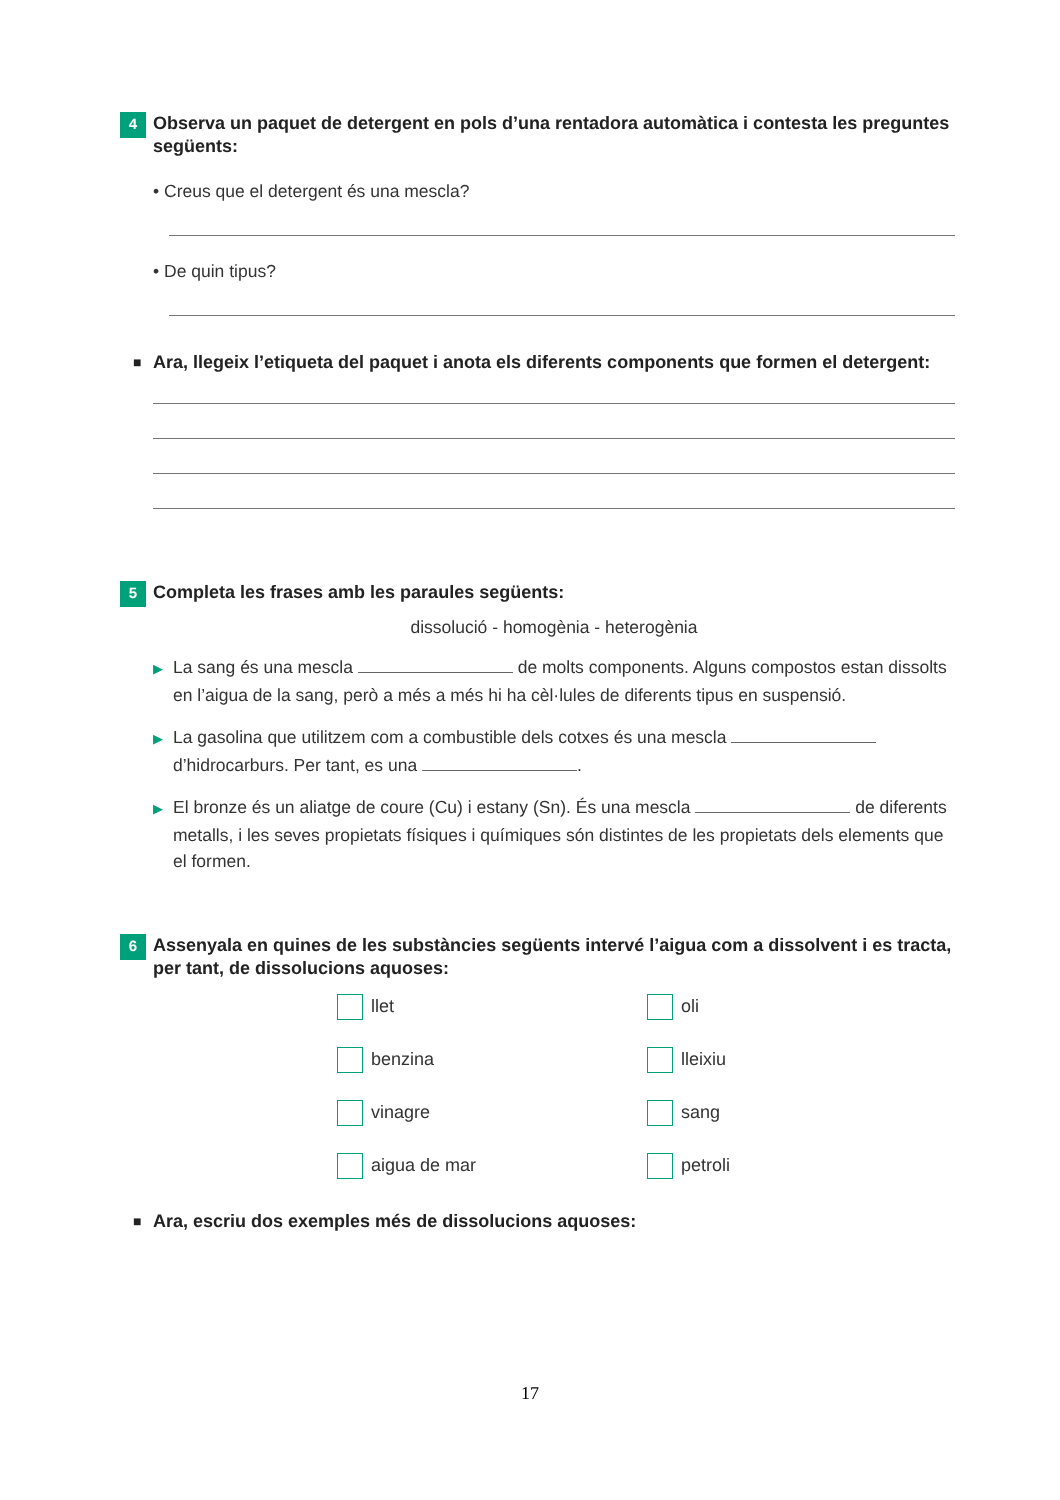4
Observa un paquet de detergent en pols d’una rentadora automàtica i contesta les preguntes següents:
• Creus que el detergent és una mescla?
• De quin tipus?
■ Ara, llegeix l’etiqueta del paquet i anota els diferents components que formen el detergent:
5
Completa les frases amb les paraules següents:
dissolució - homogènia - heterogènia
▶ La sang és una mescla de molts components. Alguns compostos estan dissolts en l’aigua de la sang, però a més a més hi ha cèl·lules de diferents tipus en suspensió.
▶ La gasolina que utilitzem com a combustible dels cotxes és una mescla d’hidrocarburs. Per tant, es una .
▶ El bronze és un aliatge de coure (Cu) i estany (Sn). És una mescla de diferents metalls, i les seves propietats físiques i químiques són distintes de les propietats dels elements que el formen.
6
Assenyala en quines de les substàncies següents intervé l’aigua com a dissolvent i es tracta, per tant, de dissolucions aquoses:
llet
oli
benzina
lleixiu
vinagre
sang
aigua de mar
petroli
■ Ara, escriu dos exemples més de dissolucions aquoses:
17